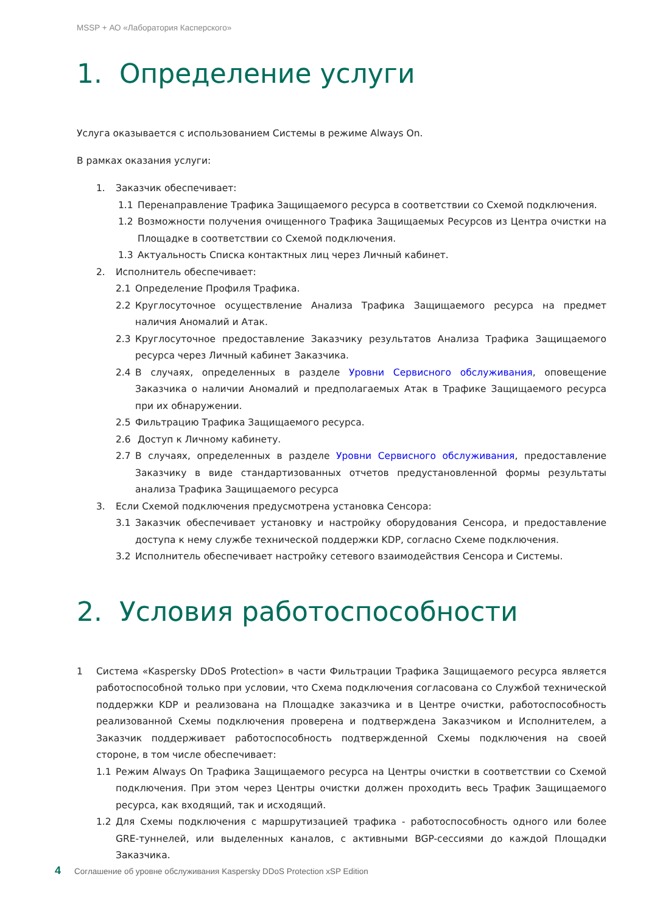MSSP + АО «Лаборатория Касперского»
1. Определение услуги
Услуга оказывается с использованием Системы в режиме Always On.
В рамках оказания услуги:
1. Заказчик обеспечивает:
1.1 Перенаправление Трафика Защищаемого ресурса в соответствии со Схемой подключения.
1.2 Возможности получения очищенного Трафика Защищаемых Ресурсов из Центра очистки на Площадке в соответствии со Схемой подключения.
1.3 Актуальность Списка контактных лиц через Личный кабинет.
2. Исполнитель обеспечивает:
2.1 Определение Профиля Трафика.
2.2 Круглосуточное осуществление Анализа Трафика Защищаемого ресурса на предмет наличия Аномалий и Атак.
2.3 Круглосуточное предоставление Заказчику результатов Анализа Трафика Защищаемого ресурса через Личный кабинет Заказчика.
2.4 В случаях, определенных в разделе Уровни Сервисного обслуживания, оповещение Заказчика о наличии Аномалий и предполагаемых Атак в Трафике Защищаемого ресурса при их обнаружении.
2.5 Фильтрацию Трафика Защищаемого ресурса.
2.6 Доступ к Личному кабинету.
2.7 В случаях, определенных в разделе Уровни Сервисного обслуживания, предоставление Заказчику в виде стандартизованных отчетов предустановленной формы результаты анализа Трафика Защищаемого ресурса
3. Если Схемой подключения предусмотрена установка Сенсора:
3.1 Заказчик обеспечивает установку и настройку оборудования Сенсора, и предоставление доступа к нему службе технической поддержки KDP, согласно Схеме подключения.
3.2 Исполнитель обеспечивает настройку сетевого взаимодействия Сенсора и Системы.
2. Условия работоспособности
1 Система «Kaspersky DDoS Protection» в части Фильтрации Трафика Защищаемого ресурса является работоспособной только при условии, что Схема подключения согласована со Службой технической поддержки KDP и реализована на Площадке заказчика и в Центре очистки, работоспособность реализованной Схемы подключения проверена и подтверждена Заказчиком и Исполнителем, а Заказчик поддерживает работоспособность подтвержденной Схемы подключения на своей стороне, в том числе обеспечивает:
1.1 Режим Always On Трафика Защищаемого ресурса на Центры очистки в соответствии со Схемой подключения. При этом через Центры очистки должен проходить весь Трафик Защищаемого ресурса, как входящий, так и исходящий.
1.2 Для Схемы подключения с маршрутизацией трафика - работоспособность одного или более GRE-туннелей, или выделенных каналов, с активными BGP-сессиями до каждой Площадки Заказчика.
4 Соглашение об уровне обслуживания Kaspersky DDoS Protection xSP Edition